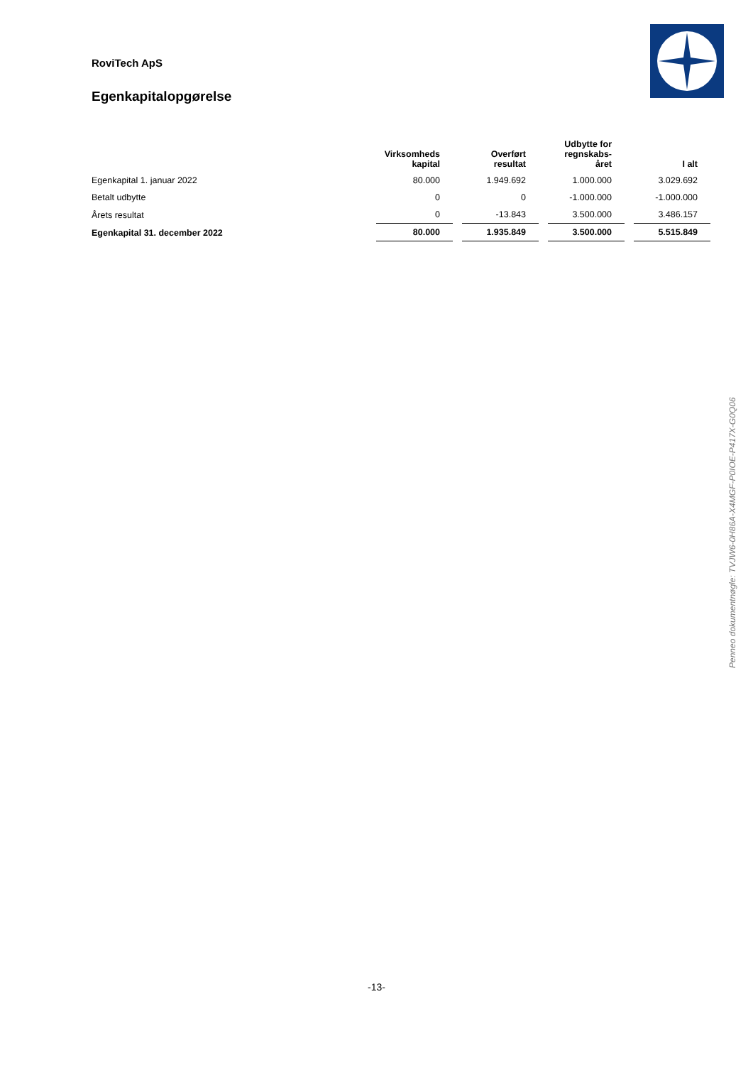RoviTech ApS
Egenkapitalopgørelse
| | Virksomheds kapital | Overført resultat | Udbytte for regnskabs- året | I alt |
| --- | --- | --- | --- | --- |
| Egenkapital 1. januar 2022 | 80.000 | 1.949.692 | 1.000.000 | 3.029.692 |
| Betalt udbytte | 0 | 0 | -1.000.000 | -1.000.000 |
| Årets resultat | 0 | -13.843 | 3.500.000 | 3.486.157 |
| Egenkapital 31. december 2022 | 80.000 | 1.935.849 | 3.500.000 | 5.515.849 |
Penneo dokumentnøgle: TVJW6-0H86A-X4MGF-P0IOE-P417X-G0Q06
-13-